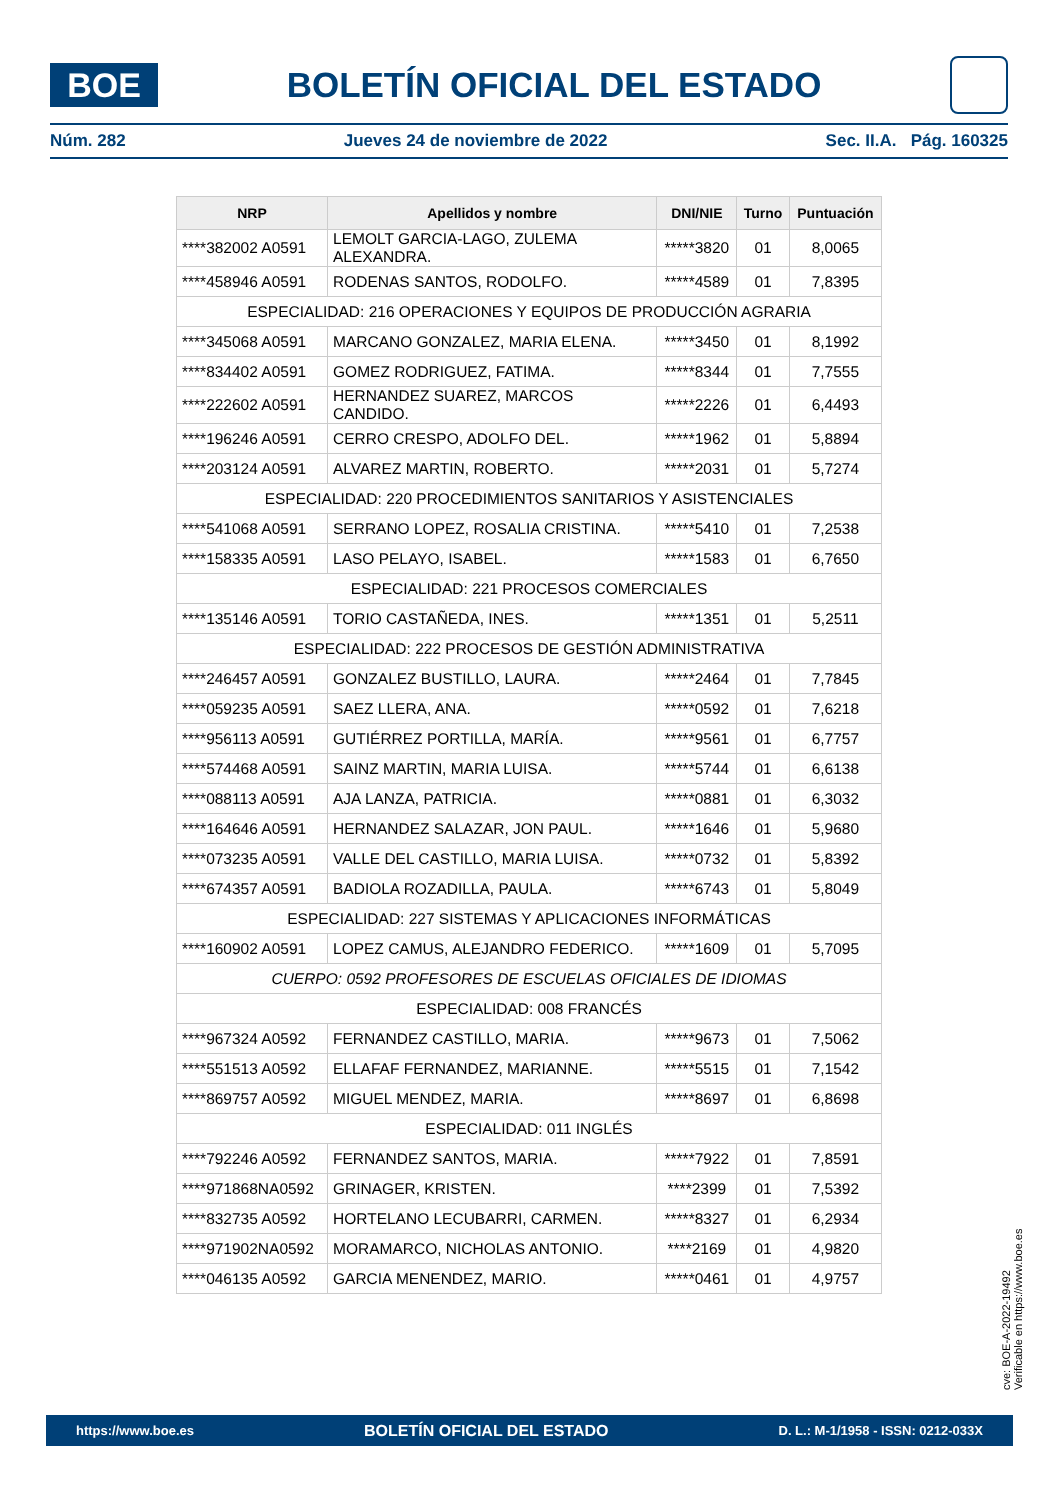BOE
BOLETÍN OFICIAL DEL ESTADO
Núm. 282 Jueves 24 de noviembre de 2022 Sec. II.A. Pág. 160325
| NRP | Apellidos y nombre | DNI/NIE | Turno | Puntuación |
| --- | --- | --- | --- | --- |
| ****382002 A0591 | LEMOLT GARCIA-LAGO, ZULEMA ALEXANDRA. | *****3820 | 01 | 8,0065 |
| ****458946 A0591 | RODENAS SANTOS, RODOLFO. | *****4589 | 01 | 7,8395 |
| ESPECIALIDAD: 216 OPERACIONES Y EQUIPOS DE PRODUCCIÓN AGRARIA | | | | |
| ****345068 A0591 | MARCANO GONZALEZ, MARIA ELENA. | *****3450 | 01 | 8,1992 |
| ****834402 A0591 | GOMEZ RODRIGUEZ, FATIMA. | *****8344 | 01 | 7,7555 |
| ****222602 A0591 | HERNANDEZ SUAREZ, MARCOS CANDIDO. | *****2226 | 01 | 6,4493 |
| ****196246 A0591 | CERRO CRESPO, ADOLFO DEL. | *****1962 | 01 | 5,8894 |
| ****203124 A0591 | ALVAREZ MARTIN, ROBERTO. | *****2031 | 01 | 5,7274 |
| ESPECIALIDAD: 220 PROCEDIMIENTOS SANITARIOS Y ASISTENCIALES | | | | |
| ****541068 A0591 | SERRANO LOPEZ, ROSALIA CRISTINA. | *****5410 | 01 | 7,2538 |
| ****158335 A0591 | LASO PELAYO, ISABEL. | *****1583 | 01 | 6,7650 |
| ESPECIALIDAD: 221 PROCESOS COMERCIALES | | | | |
| ****135146 A0591 | TORIO CASTAÑEDA, INES. | *****1351 | 01 | 5,2511 |
| ESPECIALIDAD: 222 PROCESOS DE GESTIÓN ADMINISTRATIVA | | | | |
| ****246457 A0591 | GONZALEZ BUSTILLO, LAURA. | *****2464 | 01 | 7,7845 |
| ****059235 A0591 | SAEZ LLERA, ANA. | *****0592 | 01 | 7,6218 |
| ****956113 A0591 | GUTIÉRREZ PORTILLA, MARÍA. | *****9561 | 01 | 6,7757 |
| ****574468 A0591 | SAINZ MARTIN, MARIA LUISA. | *****5744 | 01 | 6,6138 |
| ****088113 A0591 | AJA LANZA, PATRICIA. | *****0881 | 01 | 6,3032 |
| ****164646 A0591 | HERNANDEZ SALAZAR, JON PAUL. | *****1646 | 01 | 5,9680 |
| ****073235 A0591 | VALLE DEL CASTILLO, MARIA LUISA. | *****0732 | 01 | 5,8392 |
| ****674357 A0591 | BADIOLA ROZADILLA, PAULA. | *****6743 | 01 | 5,8049 |
| ESPECIALIDAD: 227 SISTEMAS Y APLICACIONES INFORMÁTICAS | | | | |
| ****160902 A0591 | LOPEZ CAMUS, ALEJANDRO FEDERICO. | *****1609 | 01 | 5,7095 |
| CUERPO: 0592 PROFESORES DE ESCUELAS OFICIALES DE IDIOMAS | | | | |
| ESPECIALIDAD: 008 FRANCÉS | | | | |
| ****967324 A0592 | FERNANDEZ CASTILLO, MARIA. | *****9673 | 01 | 7,5062 |
| ****551513 A0592 | ELLAFAF FERNANDEZ, MARIANNE. | *****5515 | 01 | 7,1542 |
| ****869757 A0592 | MIGUEL MENDEZ, MARIA. | *****8697 | 01 | 6,8698 |
| ESPECIALIDAD: 011 INGLÉS | | | | |
| ****792246 A0592 | FERNANDEZ SANTOS, MARIA. | *****7922 | 01 | 7,8591 |
| ****971868NA0592 | GRINAGER, KRISTEN. | ****2399 | 01 | 7,5392 |
| ****832735 A0592 | HORTELANO LECUBARRI, CARMEN. | *****8327 | 01 | 6,2934 |
| ****971902NA0592 | MORAMARCO, NICHOLAS ANTONIO. | ****2169 | 01 | 4,9820 |
| ****046135 A0592 | GARCIA MENENDEZ, MARIO. | *****0461 | 01 | 4,9757 |
cve: BOE-A-2022-19492
Verificable en https://www.boe.es
https://www.boe.es BOLETÍN OFICIAL DEL ESTADO D. L.: M-1/1958 - ISSN: 0212-033X